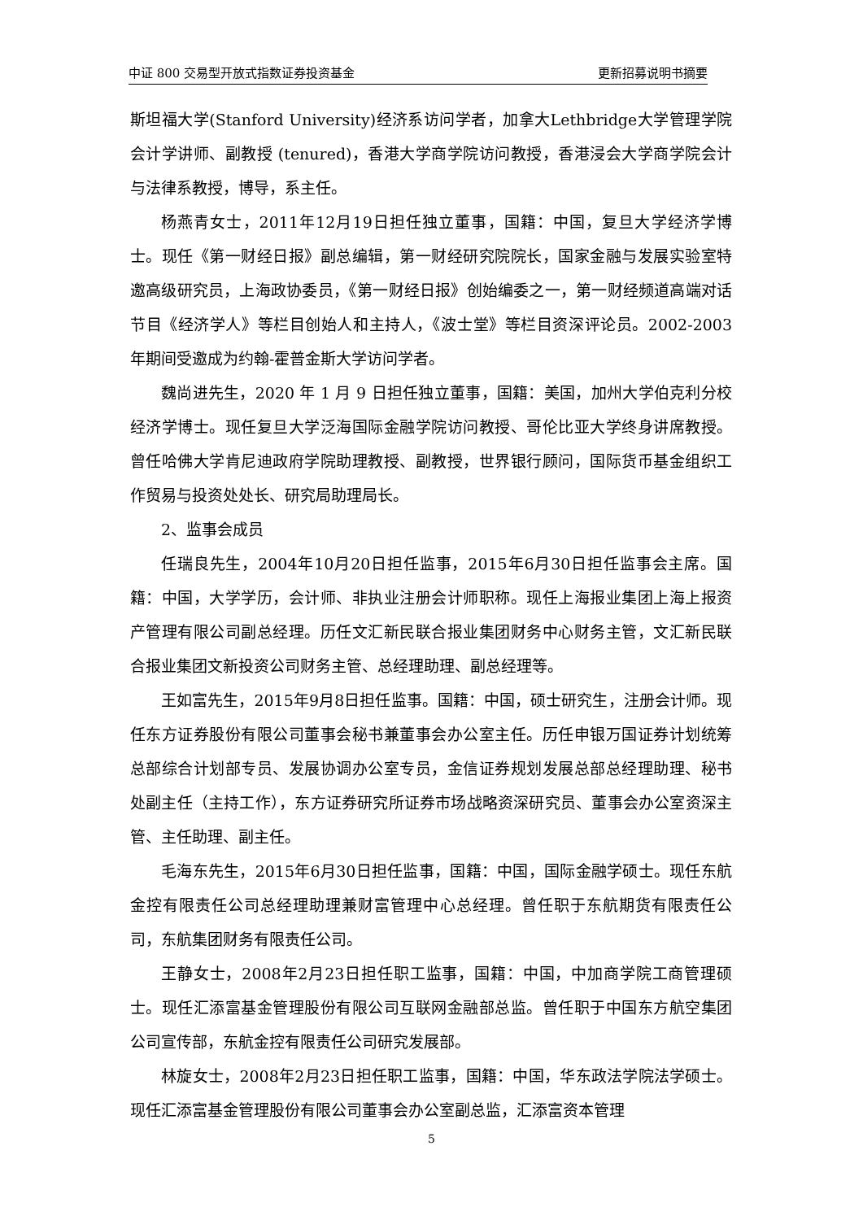中证 800 交易型开放式指数证券投资基金 更新招募说明书摘要
斯坦福大学(Stanford University)经济系访问学者，加拿大Lethbridge大学管理学院会计学讲师、副教授 (tenured)，香港大学商学院访问教授，香港浸会大学商学院会计与法律系教授，博导，系主任。
杨燕青女士，2011年12月19日担任独立董事，国籍：中国，复旦大学经济学博士。现任《第一财经日报》副总编辑，第一财经研究院院长，国家金融与发展实验室特邀高级研究员，上海政协委员，《第一财经日报》创始编委之一，第一财经频道高端对话节目《经济学人》等栏目创始人和主持人，《波士堂》等栏目资深评论员。2002-2003年期间受邀成为约翰-霍普金斯大学访问学者。
魏尚进先生，2020 年 1 月 9 日担任独立董事，国籍：美国，加州大学伯克利分校经济学博士。现任复旦大学泛海国际金融学院访问教授、哥伦比亚大学终身讲席教授。曾任哈佛大学肯尼迪政府学院助理教授、副教授，世界银行顾问，国际货币基金组织工作贸易与投资处处长、研究局助理局长。
2、监事会成员
任瑞良先生，2004年10月20日担任监事，2015年6月30日担任监事会主席。国籍：中国，大学学历，会计师、非执业注册会计师职称。现任上海报业集团上海上报资产管理有限公司副总经理。历任文汇新民联合报业集团财务中心财务主管，文汇新民联合报业集团文新投资公司财务主管、总经理助理、副总经理等。
王如富先生，2015年9月8日担任监事。国籍：中国，硕士研究生，注册会计师。现任东方证券股份有限公司董事会秘书兼董事会办公室主任。历任申银万国证券计划统筹总部综合计划部专员、发展协调办公室专员，金信证券规划发展总部总经理助理、秘书处副主任（主持工作），东方证券研究所证券市场战略资深研究员、董事会办公室资深主管、主任助理、副主任。
毛海东先生，2015年6月30日担任监事，国籍：中国，国际金融学硕士。现任东航金控有限责任公司总经理助理兼财富管理中心总经理。曾任职于东航期货有限责任公司，东航集团财务有限责任公司。
王静女士，2008年2月23日担任职工监事，国籍：中国，中加商学院工商管理硕士。现任汇添富基金管理股份有限公司互联网金融部总监。曾任职于中国东方航空集团公司宣传部，东航金控有限责任公司研究发展部。
林旋女士，2008年2月23日担任职工监事，国籍：中国，华东政法学院法学硕士。现任汇添富基金管理股份有限公司董事会办公室副总监，汇添富资本管理
5